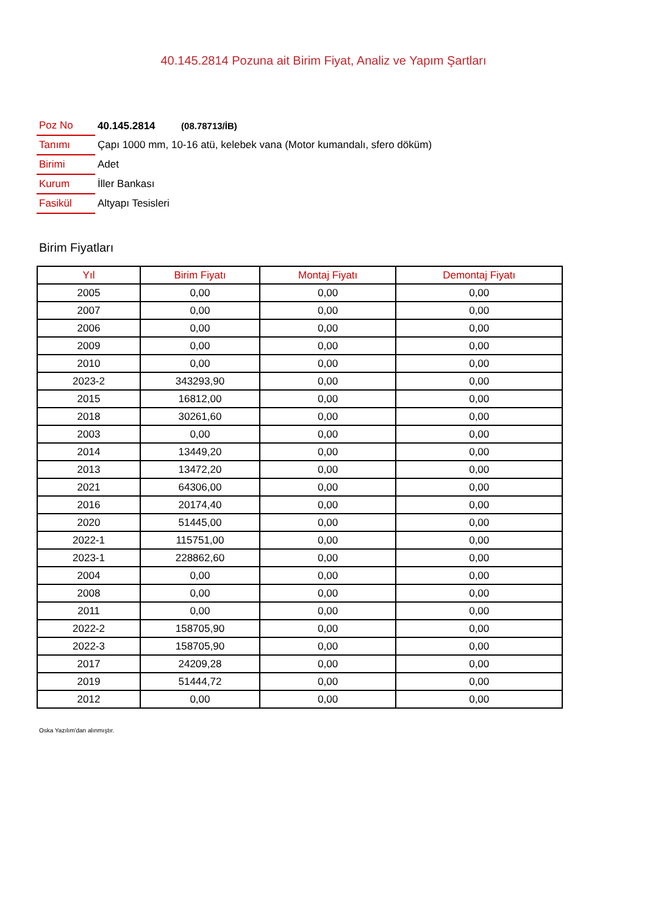40.145.2814 Pozuna ait Birim Fiyat, Analiz ve Yapım Şartları
| Poz No | 40.145.2814 (08.78713/İB) |
| Tanımı | Çapı 1000 mm, 10-16 atü, kelebek vana (Motor kumandalı, sfero döküm) |
| Birimi | Adet |
| Kurum | İller Bankası |
| Fasikül | Altyapı Tesisleri |
Birim Fiyatları
| Yıl | Birim Fiyatı | Montaj Fiyatı | Demontaj Fiyatı |
| --- | --- | --- | --- |
| 2005 | 0,00 | 0,00 | 0,00 |
| 2007 | 0,00 | 0,00 | 0,00 |
| 2006 | 0,00 | 0,00 | 0,00 |
| 2009 | 0,00 | 0,00 | 0,00 |
| 2010 | 0,00 | 0,00 | 0,00 |
| 2023-2 | 343293,90 | 0,00 | 0,00 |
| 2015 | 16812,00 | 0,00 | 0,00 |
| 2018 | 30261,60 | 0,00 | 0,00 |
| 2003 | 0,00 | 0,00 | 0,00 |
| 2014 | 13449,20 | 0,00 | 0,00 |
| 2013 | 13472,20 | 0,00 | 0,00 |
| 2021 | 64306,00 | 0,00 | 0,00 |
| 2016 | 20174,40 | 0,00 | 0,00 |
| 2020 | 51445,00 | 0,00 | 0,00 |
| 2022-1 | 115751,00 | 0,00 | 0,00 |
| 2023-1 | 228862,60 | 0,00 | 0,00 |
| 2004 | 0,00 | 0,00 | 0,00 |
| 2008 | 0,00 | 0,00 | 0,00 |
| 2011 | 0,00 | 0,00 | 0,00 |
| 2022-2 | 158705,90 | 0,00 | 0,00 |
| 2022-3 | 158705,90 | 0,00 | 0,00 |
| 2017 | 24209,28 | 0,00 | 0,00 |
| 2019 | 51444,72 | 0,00 | 0,00 |
| 2012 | 0,00 | 0,00 | 0,00 |
Oska Yazılım'dan alınmıştır.